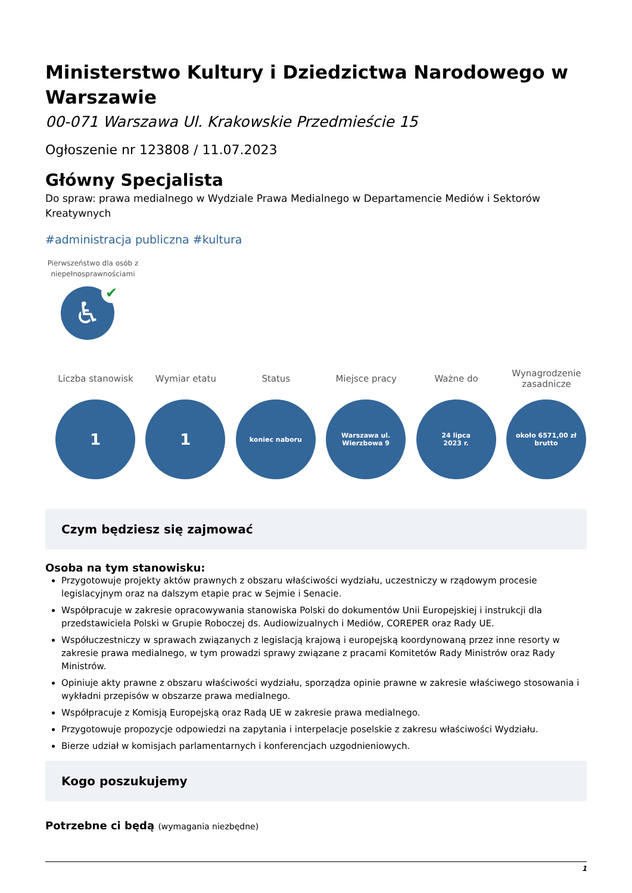Ministerstwo Kultury i Dziedzictwa Narodowego w Warszawie
00-071 Warszawa Ul. Krakowskie Przedmieście 15
Ogłoszenie nr 123808 / 11.07.2023
Główny Specjalista
Do spraw: prawa medialnego w Wydziale Prawa Medialnego w Departamencie Mediów i Sektorów Kreatywnych
#administracja publiczna #kultura
Pierwszeństwo dla osób z niepełnosprawnościami
♿
✔
Liczba stanowisk
1
Wymiar etatu
1
Status
koniec naboru
Miejsce pracy
Warszawa ul.
Wierzbowa 9
Ważne do
24 lipca
2023 r.
Wynagrodzenie zasadnicze
około 6571,00 zł
brutto
Czym będziesz się zajmować
Osoba na tym stanowisku:
Przygotowuje projekty aktów prawnych z obszaru właściwości wydziału, uczestniczy w rządowym procesie legislacyjnym oraz na dalszym etapie prac w Sejmie i Senacie.
Współpracuje w zakresie opracowywania stanowiska Polski do dokumentów Unii Europejskiej i instrukcji dla przedstawiciela Polski w Grupie Roboczej ds. Audiowizualnych i Mediów, COREPER oraz Rady UE.
Współuczestniczy w sprawach związanych z legislacją krajową i europejską koordynowaną przez inne resorty w zakresie prawa medialnego, w tym prowadzi sprawy związane z pracami Komitetów Rady Ministrów oraz Rady Ministrów.
Opiniuje akty prawne z obszaru właściwości wydziału, sporządza opinie prawne w zakresie właściwego stosowania i wykładni przepisów w obszarze prawa medialnego.
Współpracuje z Komisją Europejską oraz Radą UE w zakresie prawa medialnego.
Przygotowuje propozycje odpowiedzi na zapytania i interpelacje poselskie z zakresu właściwości Wydziału.
Bierze udział w komisjach parlamentarnych i konferencjach uzgodnieniowych.
Kogo poszukujemy
Potrzebne ci będą (wymagania niezbędne)
1